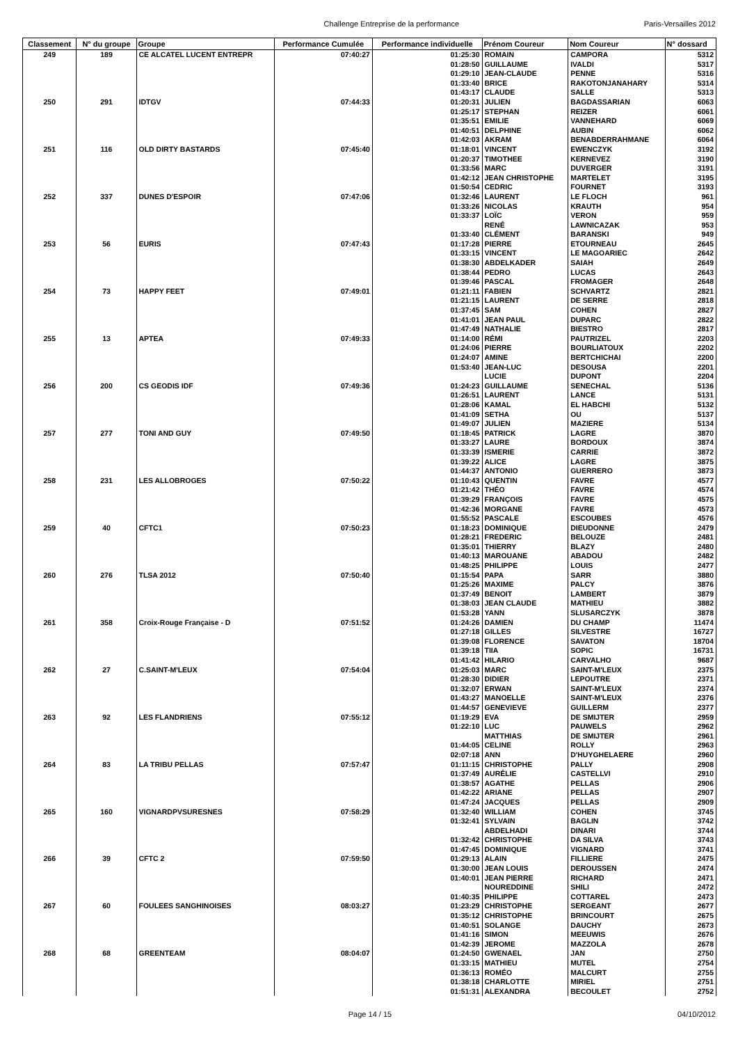Challenge Entreprise de la performance Paris-Versailles 2012
| Classement | N° du groupe | Groupe | Performance Cumulée | Performance individuelle | Prénom Coureur | Nom Coureur | N° dossard |
| --- | --- | --- | --- | --- | --- | --- | --- |
| 249 | 189 | CE ALCATEL LUCENT ENTREPR | 07:40:27 | 01:25:30 | ROMAIN | CAMPORA | 5312 |
| | | | | 01:28:50 | GUILLAUME | IVALDI | 5317 |
| | | | | 01:29:10 | JEAN-CLAUDE | PENNE | 5316 |
| | | | | 01:33:40 | BRICE | RAKOTONJANAHARY | 5314 |
| | | | | 01:43:17 | CLAUDE | SALLE | 5313 |
| 250 | 291 | IDTGV | 07:44:33 | 01:20:31 | JULIEN | BAGDASSARIAN | 6063 |
| | | | | 01:25:17 | STEPHAN | REIZER | 6061 |
| | | | | 01:35:51 | EMILIE | VANNEHARD | 6069 |
| | | | | 01:40:51 | DELPHINE | AUBIN | 6062 |
| | | | | 01:42:03 | AKRAM | BENABDERRAHMANE | 6064 |
| 251 | 116 | OLD DIRTY BASTARDS | 07:45:40 | 01:18:01 | VINCENT | EWENCZYK | 3192 |
| | | | | 01:20:37 | TIMOTHEE | KERNEVEZ | 3190 |
| | | | | 01:33:56 | MARC | DUVERGER | 3191 |
| | | | | 01:42:12 | JEAN CHRISTOPHE | MARTELET | 3195 |
| | | | | 01:50:54 | CEDRIC | FOURNET | 3193 |
| 252 | 337 | DUNES D'ESPOIR | 07:47:06 | 01:32:46 | LAURENT | LE FLOCH | 961 |
| | | | | 01:33:26 | NICOLAS | KRAUTH | 954 |
| | | | | 01:33:37 | LOÏC | VERON | 959 |
| | | | | | RENÉ | LAWNICAZAK | 953 |
| | | | | 01:33:40 | CLÉMENT | BARANSKI | 949 |
| 253 | 56 | EURIS | 07:47:43 | 01:17:28 | PIERRE | ETOURNEAU | 2645 |
| | | | | 01:33:15 | VINCENT | LE MAGOARIEC | 2642 |
| | | | | 01:38:30 | ABDELKADER | SAIAH | 2649 |
| | | | | 01:38:44 | PEDRO | LUCAS | 2643 |
| | | | | 01:39:46 | PASCAL | FROMAGER | 2648 |
| 254 | 73 | HAPPY FEET | 07:49:01 | 01:21:11 | FABIEN | SCHVARTZ | 2821 |
| | | | | 01:21:15 | LAURENT | DE SERRE | 2818 |
| | | | | 01:37:45 | SAM | COHEN | 2827 |
| | | | | 01:41:01 | JEAN PAUL | DUPARC | 2822 |
| | | | | 01:47:49 | NATHALIE | BIESTRO | 2817 |
| 255 | 13 | APTEA | 07:49:33 | 01:14:00 | RÉMI | PAUTRIZEL | 2203 |
| | | | | 01:24:06 | PIERRE | BOURLIATOUX | 2202 |
| | | | | 01:24:07 | AMINE | BERTCHICHAI | 2200 |
| | | | | 01:53:40 | JEAN-LUC | DESOUSA | 2201 |
| | | | | | LUCIE | DUPONT | 2204 |
| 256 | 200 | CS GEODIS IDF | 07:49:36 | 01:24:23 | GUILLAUME | SENECHAL | 5136 |
| | | | | 01:26:51 | LAURENT | LANCE | 5131 |
| | | | | 01:28:06 | KAMAL | EL HABCHI | 5132 |
| | | | | 01:41:09 | SETHA | OU | 5137 |
| | | | | 01:49:07 | JULIEN | MAZIERE | 5134 |
| 257 | 277 | TONI AND GUY | 07:49:50 | 01:18:45 | PATRICK | LAGRE | 3870 |
| | | | | 01:33:27 | LAURE | BORDOUX | 3874 |
| | | | | 01:33:39 | ISMERIE | CARRIE | 3872 |
| | | | | 01:39:22 | ALICE | LAGRE | 3875 |
| | | | | 01:44:37 | ANTONIO | GUERRERO | 3873 |
| 258 | 231 | LES ALLOBROGES | 07:50:22 | 01:10:43 | QUENTIN | FAVRE | 4577 |
| | | | | 01:21:42 | THÉO | FAVRE | 4574 |
| | | | | 01:39:29 | FRANÇOIS | FAVRE | 4575 |
| | | | | 01:42:36 | MORGANE | FAVRE | 4573 |
| | | | | 01:55:52 | PASCALE | ESCOUBES | 4576 |
| 259 | 40 | CFTC1 | 07:50:23 | 01:18:23 | DOMINIQUE | DIEUDONNE | 2479 |
| | | | | 01:28:21 | FREDERIC | BELOUZE | 2481 |
| | | | | 01:35:01 | THIERRY | BLAZY | 2480 |
| | | | | 01:40:13 | MAROUANE | ABADOU | 2482 |
| | | | | 01:48:25 | PHILIPPE | LOUIS | 2477 |
| 260 | 276 | TLSA 2012 | 07:50:40 | 01:15:54 | PAPA | SARR | 3880 |
| | | | | 01:25:26 | MAXIME | PALCY | 3876 |
| | | | | 01:37:49 | BENOIT | LAMBERT | 3879 |
| | | | | 01:38:03 | JEAN CLAUDE | MATHIEU | 3882 |
| | | | | 01:53:28 | YANN | SLUSARCZYK | 3878 |
| 261 | 358 | Croix-Rouge Française - D | 07:51:52 | 01:24:26 | DAMIEN | DU CHAMP | 11474 |
| | | | | 01:27:18 | GILLES | SILVESTRE | 16727 |
| | | | | 01:39:08 | FLORENCE | SAVATON | 18704 |
| | | | | 01:39:18 | TIIA | SOPIC | 16731 |
| | | | | 01:41:42 | HILARIO | CARVALHO | 9687 |
| 262 | 27 | C.SAINT-M'LEUX | 07:54:04 | 01:25:03 | MARC | SAINT-M'LEUX | 2375 |
| | | | | 01:28:30 | DIDIER | LEPOUTRE | 2371 |
| | | | | 01:32:07 | ERWAN | SAINT-M'LEUX | 2374 |
| | | | | 01:43:27 | MANOELLE | SAINT-M'LEUX | 2376 |
| | | | | 01:44:57 | GENEVIEVE | GUILLERM | 2377 |
| 263 | 92 | LES FLANDRIENS | 07:55:12 | 01:19:29 | EVA | DE SMIJTER | 2959 |
| | | | | 01:22:10 | LUC | PAUWELS | 2962 |
| | | | | | MATTHIAS | DE SMIJTER | 2961 |
| | | | | 01:44:05 | CELINE | ROLLY | 2963 |
| | | | | 02:07:18 | ANN | D'HUYGHELAERE | 2960 |
| 264 | 83 | LA TRIBU PELLAS | 07:57:47 | 01:11:15 | CHRISTOPHE | PALLY | 2908 |
| | | | | 01:37:49 | AURÉLIE | CASTELLVI | 2910 |
| | | | | 01:38:57 | AGATHE | PELLAS | 2906 |
| | | | | 01:42:22 | ARIANE | PELLAS | 2907 |
| | | | | 01:47:24 | JACQUES | PELLAS | 2909 |
| 265 | 160 | VIGNARDPVSURESNES | 07:58:29 | 01:32:40 | WILLIAM | COHEN | 3745 |
| | | | | 01:32:41 | SYLVAIN | BAGLIN | 3742 |
| | | | | | ABDELHADI | DINARI | 3744 |
| | | | | 01:32:42 | CHRISTOPHE | DA SILVA | 3743 |
| | | | | 01:47:45 | DOMINIQUE | VIGNARD | 3741 |
| 266 | 39 | CFTC 2 | 07:59:50 | 01:29:13 | ALAIN | FILLIERE | 2475 |
| | | | | 01:30:00 | JEAN LOUIS | DEROUSSEN | 2474 |
| | | | | 01:40:01 | JEAN PIERRE | RICHARD | 2471 |
| | | | | | NOUREDDINE | SHILI | 2472 |
| | | | | 01:40:35 | PHILIPPE | COTTAREL | 2473 |
| 267 | 60 | FOULEES SANGHINOISES | 08:03:27 | 01:23:29 | CHRISTOPHE | SERGEANT | 2677 |
| | | | | 01:35:12 | CHRISTOPHE | BRINCOURT | 2675 |
| | | | | 01:40:51 | SOLANGE | DAUCHY | 2673 |
| | | | | 01:41:16 | SIMON | MEEUWIS | 2676 |
| | | | | 01:42:39 | JEROME | MAZZOLA | 2678 |
| 268 | 68 | GREENTEAM | 08:04:07 | 01:24:50 | GWENAEL | JAN | 2750 |
| | | | | 01:33:15 | MATHIEU | MUTEL | 2754 |
| | | | | 01:36:13 | ROMÉO | MALCURT | 2755 |
| | | | | 01:38:18 | CHARLOTTE | MIRIEL | 2751 |
| | | | | 01:51:31 | ALEXANDRA | BECOULET | 2752 |
Page 14 / 15 04/10/2012